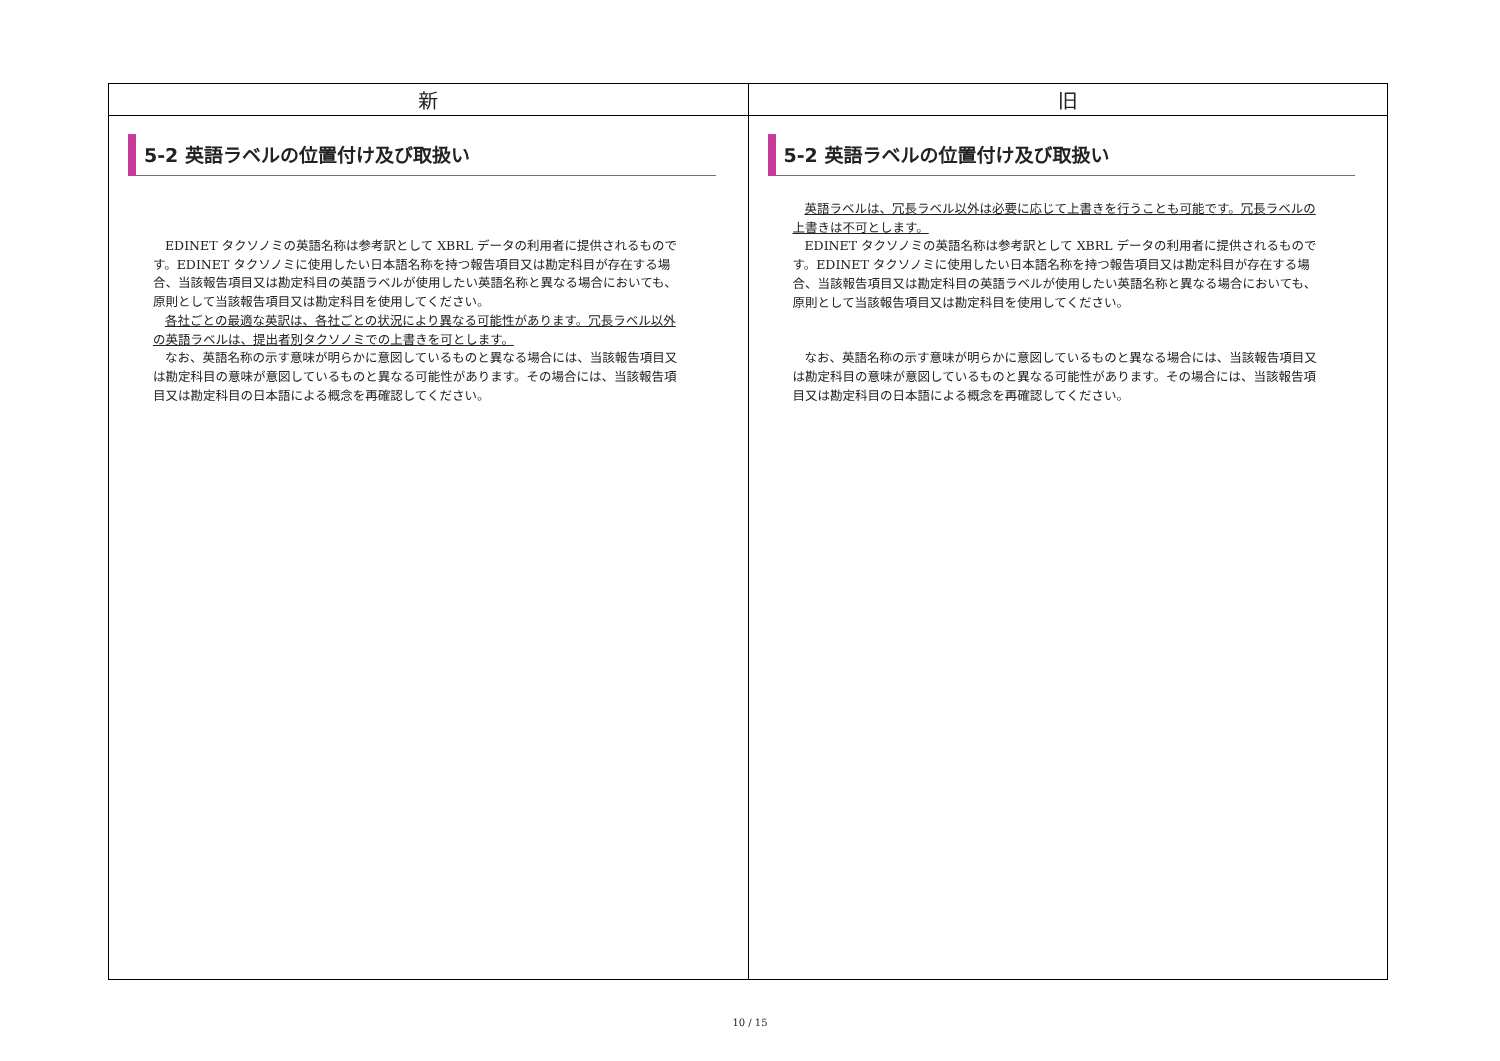| 新 | 旧 |
| --- | --- |
| 5-2 英語ラベルの位置付け及び取扱い EDINET タクソノミの英語名称は参考訳として XBRL データの利用者に提供されるものです。EDINET タクソノミに使用したい日本語名称を持つ報告項目又は勘定科目が存在する場合、当該報告項目又は勘定科目の英語ラベルが使用したい英語名称と異なる場合においても、原則として当該報告項目又は勘定科目を使用してください。 各社ごとの最適な英訳は、各社ごとの状況により異なる可能性があります。冗長ラベル以外の英語ラベルは、提出者別タクソノミでの上書きを可とします。 なお、英語名称の示す意味が明らかに意図しているものと異なる場合には、当該報告項目又は勘定科目の意味が意図しているものと異なる可能性があります。その場合には、当該報告項目又は勘定科目の日本語による概念を再確認してください。 | 5-2 英語ラベルの位置付け及び取扱い 英語ラベルは、冗長ラベル以外は必要に応じて上書きを行うことも可能です。冗長ラベルの上書きは不可とします。 EDINET タクソノミの英語名称は参考訳として XBRL データの利用者に提供されるものです。EDINET タクソノミに使用したい日本語名称を持つ報告項目又は勘定科目が存在する場合、当該報告項目又は勘定科目の英語ラベルが使用したい英語名称と異なる場合においても、原則として当該報告項目又は勘定科目を使用してください。 なお、英語名称の示す意味が明らかに意図しているものと異なる場合には、当該報告項目又は勘定科目の意味が意図しているものと異なる可能性があります。その場合には、当該報告項目又は勘定科目の日本語による概念を再確認してください。 |
10 / 15